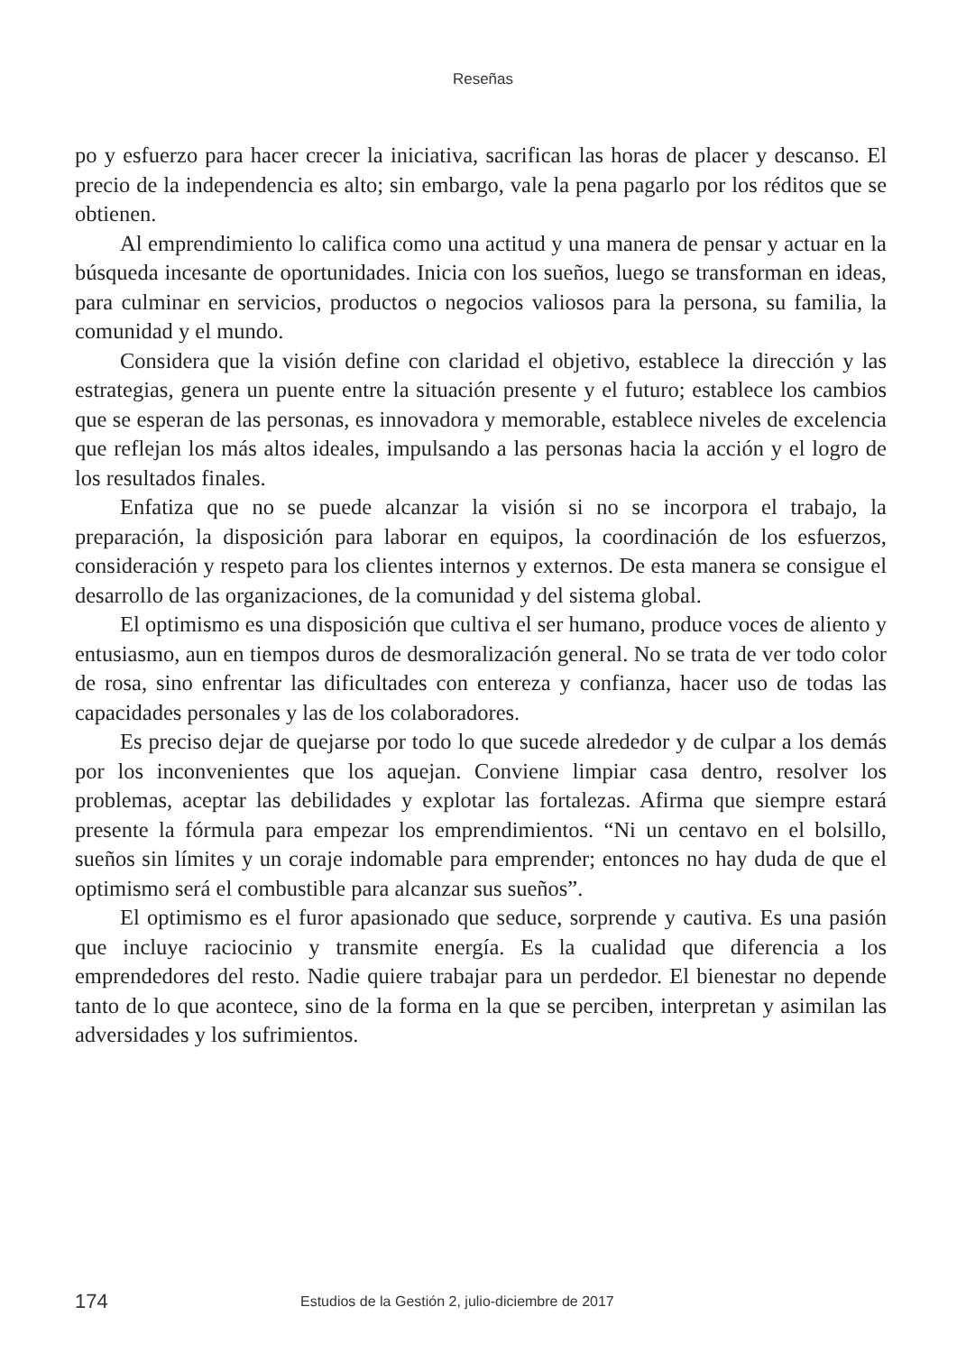Reseñas
po y esfuerzo para hacer crecer la iniciativa, sacrifican las horas de placer y descanso. El precio de la independencia es alto; sin embargo, vale la pena pagarlo por los réditos que se obtienen.
Al emprendimiento lo califica como una actitud y una manera de pensar y actuar en la búsqueda incesante de oportunidades. Inicia con los sueños, luego se transforman en ideas, para culminar en servicios, productos o negocios valiosos para la persona, su familia, la comunidad y el mundo.
Considera que la visión define con claridad el objetivo, establece la dirección y las estrategias, genera un puente entre la situación presente y el futuro; establece los cambios que se esperan de las personas, es innovadora y memorable, establece niveles de excelencia que reflejan los más altos ideales, impulsando a las personas hacia la acción y el logro de los resultados finales.
Enfatiza que no se puede alcanzar la visión si no se incorpora el trabajo, la preparación, la disposición para laborar en equipos, la coordinación de los esfuerzos, consideración y respeto para los clientes internos y externos. De esta manera se consigue el desarrollo de las organizaciones, de la comunidad y del sistema global.
El optimismo es una disposición que cultiva el ser humano, produce voces de aliento y entusiasmo, aun en tiempos duros de desmoralización general. No se trata de ver todo color de rosa, sino enfrentar las dificultades con entereza y confianza, hacer uso de todas las capacidades personales y las de los colaboradores.
Es preciso dejar de quejarse por todo lo que sucede alrededor y de culpar a los demás por los inconvenientes que los aquejan. Conviene limpiar casa dentro, resolver los problemas, aceptar las debilidades y explotar las fortalezas. Afirma que siempre estará presente la fórmula para empezar los emprendimientos. “Ni un centavo en el bolsillo, sueños sin límites y un coraje indomable para emprender; entonces no hay duda de que el optimismo será el combustible para alcanzar sus sueños”.
El optimismo es el furor apasionado que seduce, sorprende y cautiva. Es una pasión que incluye raciocinio y transmite energía. Es la cualidad que diferencia a los emprendedores del resto. Nadie quiere trabajar para un perdedor. El bienestar no depende tanto de lo que acontece, sino de la forma en la que se perciben, interpretan y asimilan las adversidades y los sufrimientos.
174 Estudios de la Gestión 2, julio-diciembre de 2017